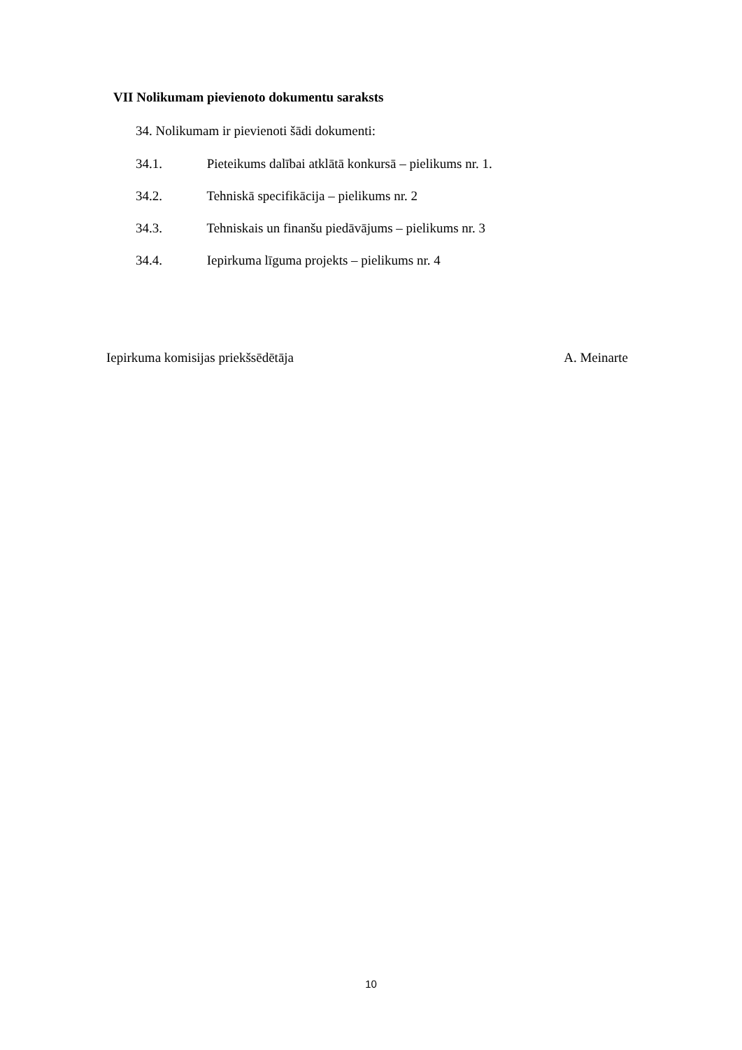VII Nolikumam pievienoto dokumentu saraksts
34. Nolikumam ir pievienoti šādi dokumenti:
34.1. Pieteikums dalībai atklātā konkursā – pielikums nr. 1.
34.2. Tehniskā specifikācija – pielikums nr. 2
34.3. Tehniskais un finanšu piedāvājums – pielikums nr. 3
34.4. Iepirkuma līguma projekts – pielikums nr. 4
Iepirkuma komisijas priekšsēdētāja A. Meinarte
10